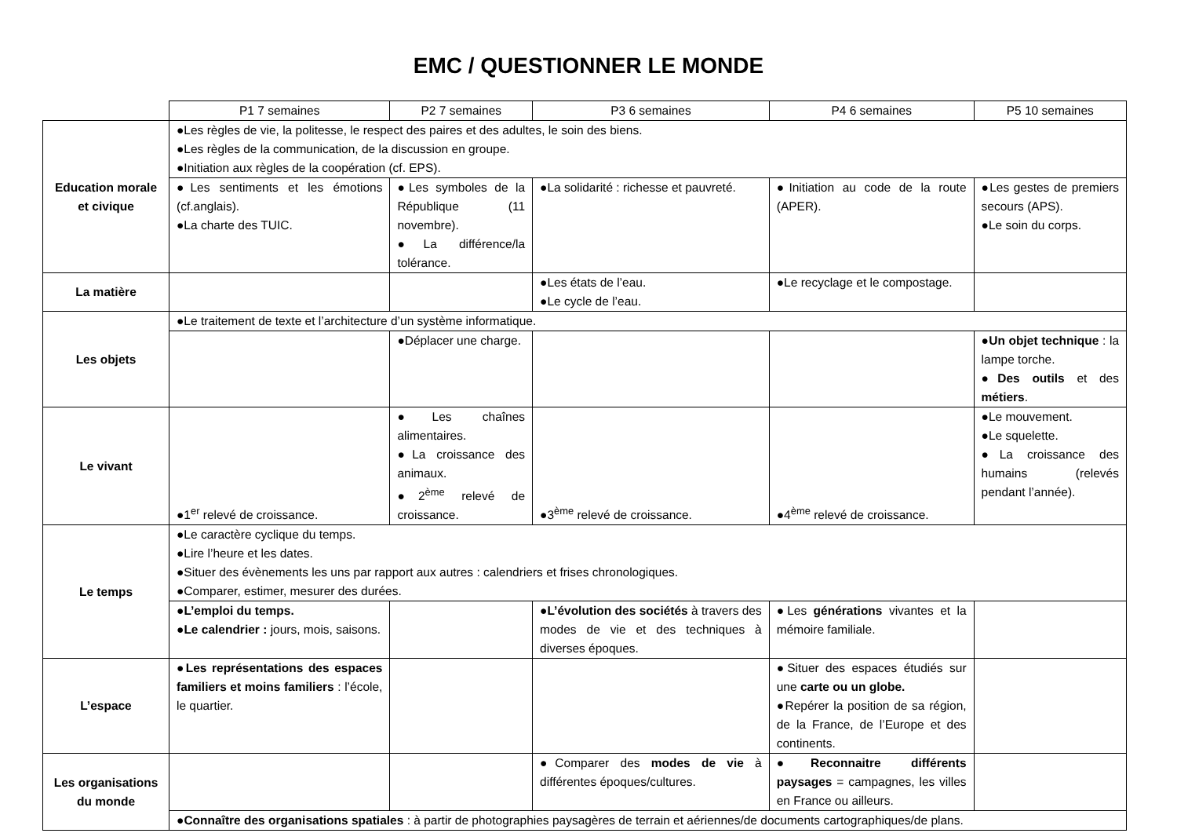EMC / QUESTIONNER LE MONDE
| | P1 7 semaines | P2 7 semaines | P3 6 semaines | P4 6 semaines | P5 10 semaines |
| --- | --- | --- | --- | --- | --- |
| Education morale et civique | ●Les règles de vie, la politesse, le respect des paires et des adultes, le soin des biens. ●Les règles de la communication, de la discussion en groupe. ●Initiation aux règles de la coopération (cf. EPS). | | | | |
| | ●Les sentiments et les émotions (cf.anglais). ●La charte des TUIC. | ●Les symboles de la République (11 novembre). ●La différence/la tolérance. | ●La solidarité : richesse et pauvreté. | ●Initiation au code de la route (APER). | ●Les gestes de premiers secours (APS). ●Le soin du corps. |
| La matière | | | ●Les états de l’eau. ●Le cycle de l’eau. | ●Le recyclage et le compostage. | |
| Les objets | ●Le traitement de texte et l’architecture d’un système informatique. | | | | |
| | | ●Déplacer une charge. | | | ● Un objet technique : la lampe torche. ● Des outils et des métiers . |
| Le vivant | ●1<sup>er</sup> relevé de croissance. | ●Les chaînes alimentaires. ●La croissance des animaux. ●2<sup>ème</sup> relevé de croissance. | ●3<sup>ème</sup> relevé de croissance. | ●4<sup>ème</sup> relevé de croissance. | ●Le mouvement. ●Le squelette. ●La croissance des humains (relevés pendant l’année). |
| Le temps | ●Le caractère cyclique du temps. ●Lire l’heure et les dates. ●Situer des évènements les uns par rapport aux autres : calendriers et frises chronologiques. ●Comparer, estimer, mesurer des durées. | | | | |
| | ● L’emploi du temps. ● Le calendrier : jours, mois, saisons. | | ● L’évolution des sociétés à travers des modes de vie et des techniques à diverses époques. | ●Les générations vivantes et la mémoire familiale. | |
| L’espace | ● Les représentations des espaces familiers et moins familiers : l’école, le quartier. | | | ●Situer des espaces étudiés sur une carte ou un globe. ●Repérer la position de sa région, de la France, de l’Europe et des continents. | |
| Les organisations du monde | | | ●Comparer des modes de vie à différentes époques/cultures. | ● Reconnaitre différents paysages = campagnes, les villes en France ou ailleurs. | |
| | ● Connaître des organisations spatiales : à partir de photographies paysagères de terrain et aériennes/de documents cartographiques/de plans. | | | | |